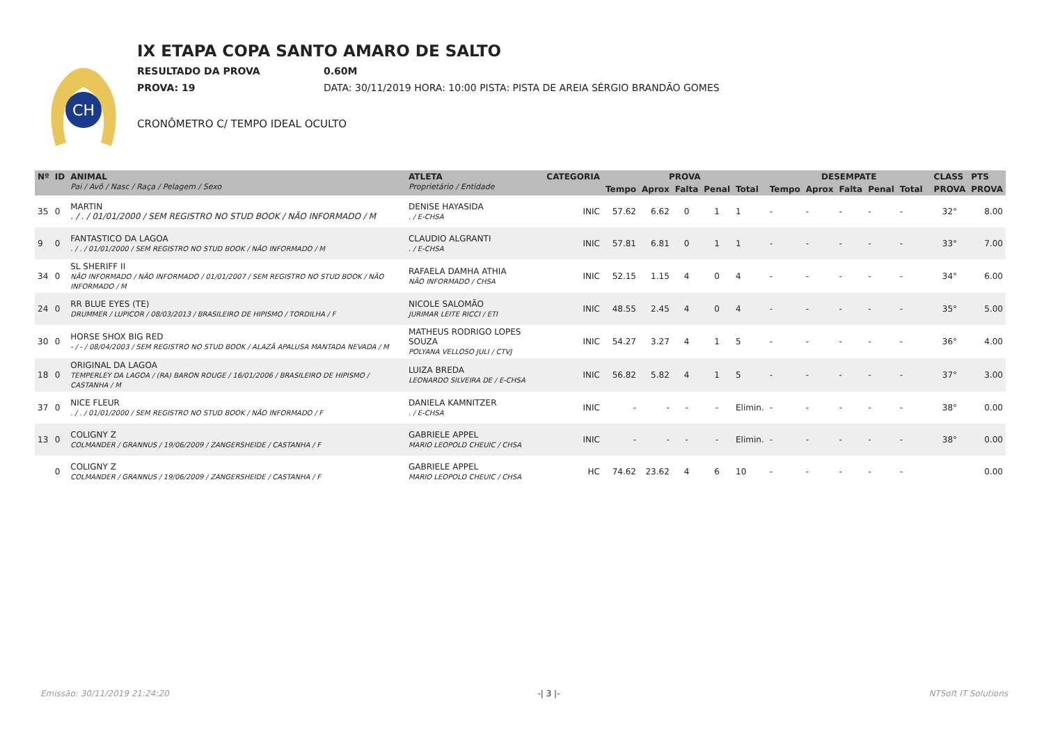CH
IX ETAPA COPA SANTO AMARO DE SALTO
RESULTADO DA PROVA 0.60M
PROVA: 19 DATA: 30/11/2019 HORA: 10:00 PISTA: PISTA DE AREIA SÉRGIO BRANDÃO GOMES
CRONÔMETRO C/ TEMPO IDEAL OCULTO
| Nº | ID | ANIMAL Pai / Avô / Nasc / Raça / Pelagem / Sexo | ATLETA Proprietário / Entidade | CATEGORIA | PROVA | | | | | DESEMPATE | | | | | | CLASS | PTS |
| --- | --- | --- | --- | --- | --- | --- | --- | --- | --- | --- | --- | --- | --- | --- | --- | --- | --- |
| | | | | | Tempo | Aprox | Falta | Penal | Total | Tempo | Aprox | Falta | Penal | Total | | PROVA | PROVA |
| 35 | 0 | MARTIN . / . / 01/01/2000 / SEM REGISTRO NO STUD BOOK / NÃO INFORMADO / M | DENISE HAYASIDA . / E-CHSA | INIC | 57.62 | 6.62 | 0 | 1 | 1 | - | - | - | - | - | | 32° | 8.00 |
| 9 | 0 | FANTASTICO DA LAGOA . / . / 01/01/2000 / SEM REGISTRO NO STUD BOOK / NÃO INFORMADO / M | CLAUDIO ALGRANTI . / E-CHSA | INIC | 57.81 | 6.81 | 0 | 1 | 1 | - | - | - | - | - | | 33° | 7.00 |
| 34 | 0 | SL SHERIFF II NÃO INFORMADO / NÃO INFORMADO / 01/01/2007 / SEM REGISTRO NO STUD BOOK / NÃO INFORMADO / M | RAFAELA DAMHA ATHIA NÃO INFORMADO / CHSA | INIC | 52.15 | 1.15 | 4 | 0 | 4 | - | - | - | - | - | | 34° | 6.00 |
| 24 | 0 | RR BLUE EYES (TE) DRUMMER / LUPICOR / 08/03/2013 / BRASILEIRO DE HIPISMO / TORDILHA / F | NICOLE SALOMÃO JURIMAR LEITE RICCI / ETI | INIC | 48.55 | 2.45 | 4 | 0 | 4 | - | - | - | - | - | | 35° | 5.00 |
| 30 | 0 | HORSE SHOX BIG RED - / - / 08/04/2003 / SEM REGISTRO NO STUD BOOK / ALAZÃ APALUSA MANTADA NEVADA / M | MATHEUS RODRIGO LOPES SOUZA POLYANA VELLOSO JULI / CTVJ | INIC | 54.27 | 3.27 | 4 | 1 | 5 | - | - | - | - | - | | 36° | 4.00 |
| 18 | 0 | ORIGINAL DA LAGOA TEMPERLEY DA LAGOA / (RA) BARON ROUGE / 16/01/2006 / BRASILEIRO DE HIPISMO / CASTANHA / M | LUIZA BREDA LEONARDO SILVEIRA DE / E-CHSA | INIC | 56.82 | 5.82 | 4 | 1 | 5 | - | - | - | - | - | | 37° | 3.00 |
| 37 | 0 | NICE FLEUR . / . / 01/01/2000 / SEM REGISTRO NO STUD BOOK / NÃO INFORMADO / F | DANIELA KAMNITZER . / E-CHSA | INIC | - | - | - | - | Elimin. | - | - | - | - | - | | 38° | 0.00 |
| 13 | 0 | COLIGNY Z COLMANDER / GRANNUS / 19/06/2009 / ZANGERSHEIDE / CASTANHA / F | GABRIELE APPEL MARIO LEOPOLD CHEUIC / CHSA | INIC | - | - | - | - | Elimin. | - | - | - | - | - | | 38° | 0.00 |
| | 0 | COLIGNY Z COLMANDER / GRANNUS / 19/06/2009 / ZANGERSHEIDE / CASTANHA / F | GABRIELE APPEL MARIO LEOPOLD CHEUIC / CHSA | HC | 74.62 | 23.62 | 4 | 6 | 10 | - | - | - | - | - | | | 0.00 |
Emissão: 30/11/2019 21:24:20 -| 3 |- NTSoft IT Solutions